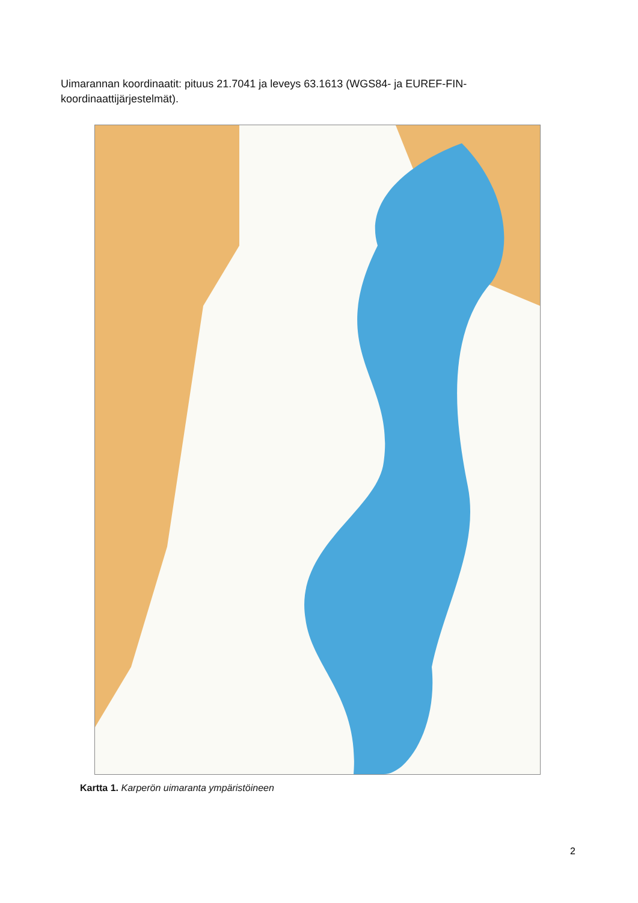Uimarannan koordinaatit: pituus 21.7041 ja leveys 63.1613 (WGS84- ja EUREF-FIN-koordinaattijärjestelmät).
Kartta 1. Karperön uimaranta ympäristöineen
2